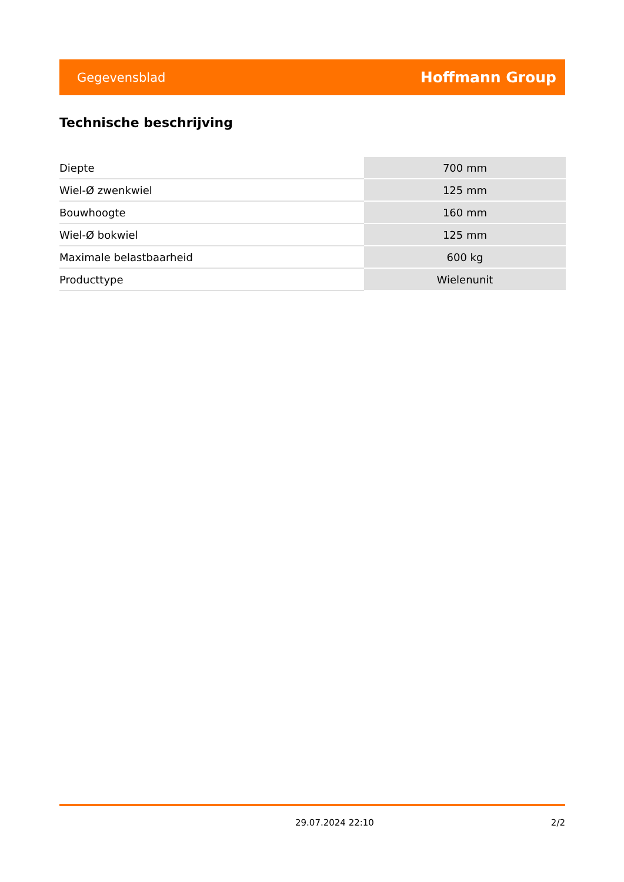Gegevensblad Hoffmann Group
Technische beschrijving
| Diepte | 700 mm |
| Wiel-Ø zwenkwiel | 125 mm |
| Bouwhoogte | 160 mm |
| Wiel-Ø bokwiel | 125 mm |
| Maximale belastbaarheid | 600 kg |
| Producttype | Wielenunit |
29.07.2024 22:10 2/2